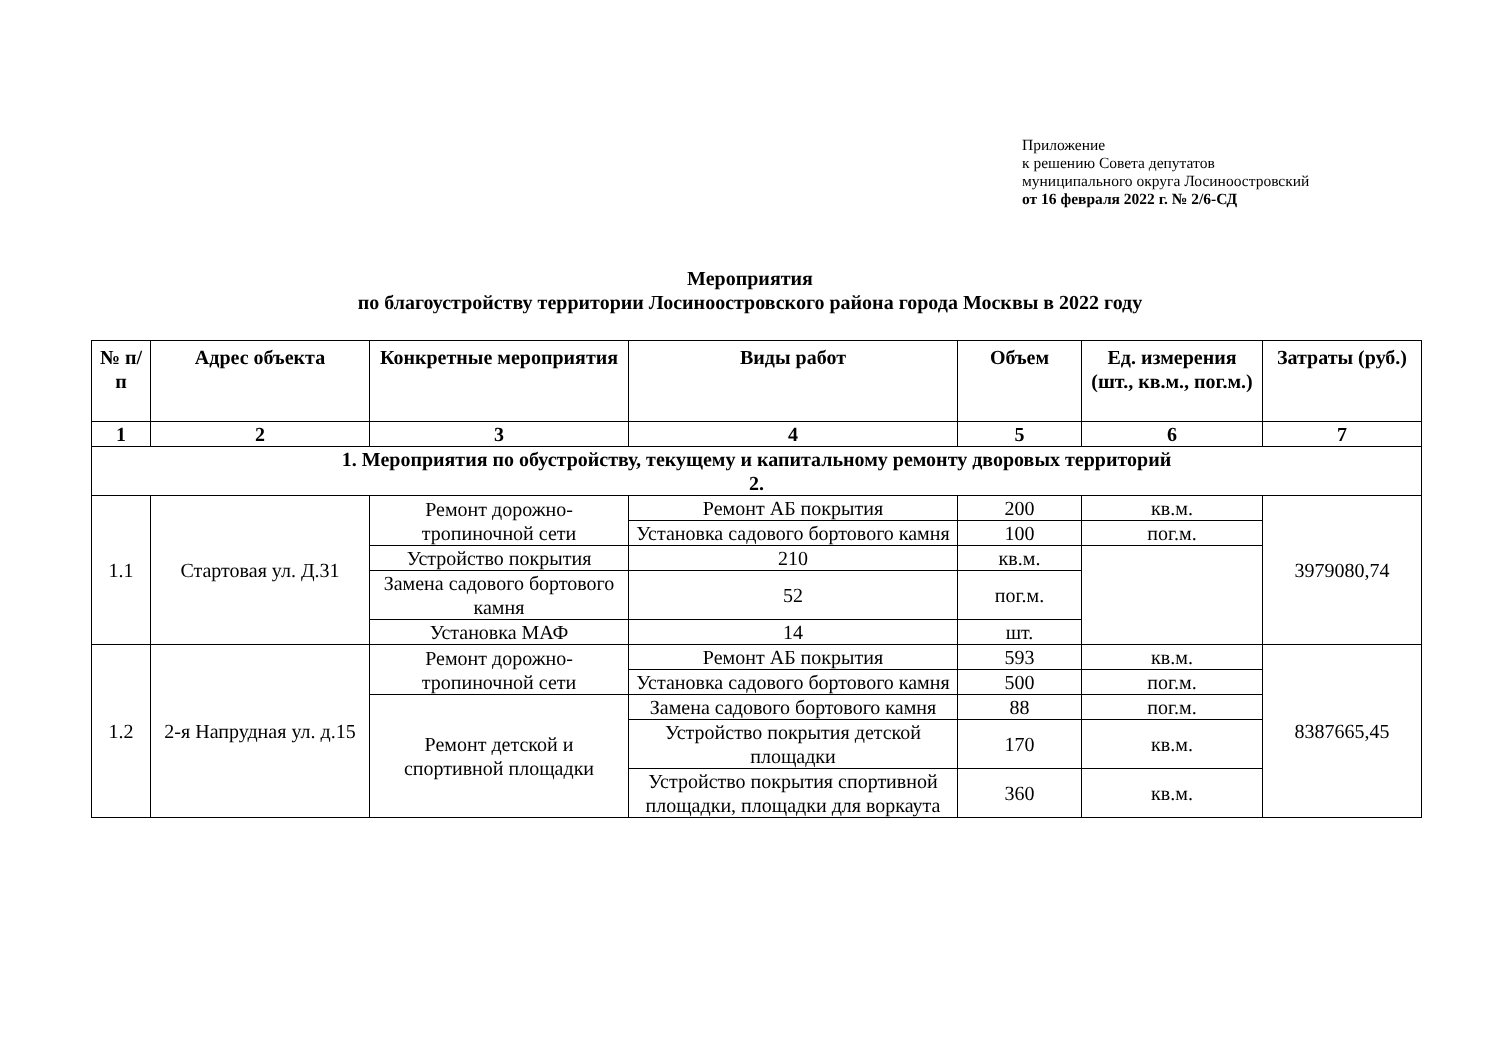Приложение
к решению Совета депутатов
муниципального округа Лосиноостровский
от 16 февраля 2022 г. № 2/6-СД
Мероприятия
по благоустройству территории Лосиноостровского района города Москвы в 2022 году
| № п/п | Адрес объекта | Конкретные мероприятия | Виды работ | Объем | Ед. измерения (шт., кв.м., пог.м.) | Затраты (руб.) |
| --- | --- | --- | --- | --- | --- | --- |
| 1 | 2 | 3 | 4 | 5 | 6 | 7 |
| 1. Мероприятия по обустройству, текущему и капитальному ремонту дворовых территорий 2. | | | | | | |
| 1.1 | Стартовая ул. Д.31 | Ремонт дорожно-тропиночной сети | Ремонт АБ покрытия | 200 | кв.м. | 3979080,74 |
| | | | Установка садового бортового камня | 100 | пог.м. | |
| | | Устройство покрытия | 210 | кв.м. | | |
| | | Замена садового бортового камня | 52 | пог.м. | | |
| | | Установка МАФ | 14 | шт. | | |
| 1.2 | 2-я Напрудная ул. д.15 | Ремонт дорожно-тропиночной сети | Ремонт АБ покрытия | 593 | кв.м. | 8387665,45 |
| | | | Установка садового бортового камня | 500 | пог.м. | |
| | | Ремонт детской и спортивной площадки | Замена садового бортового камня | 88 | пог.м. | |
| | | | Устройство покрытия детской площадки | 170 | кв.м. | |
| | | | Устройство покрытия спортивной площадки, площадки для воркаута | 360 | кв.м. | |